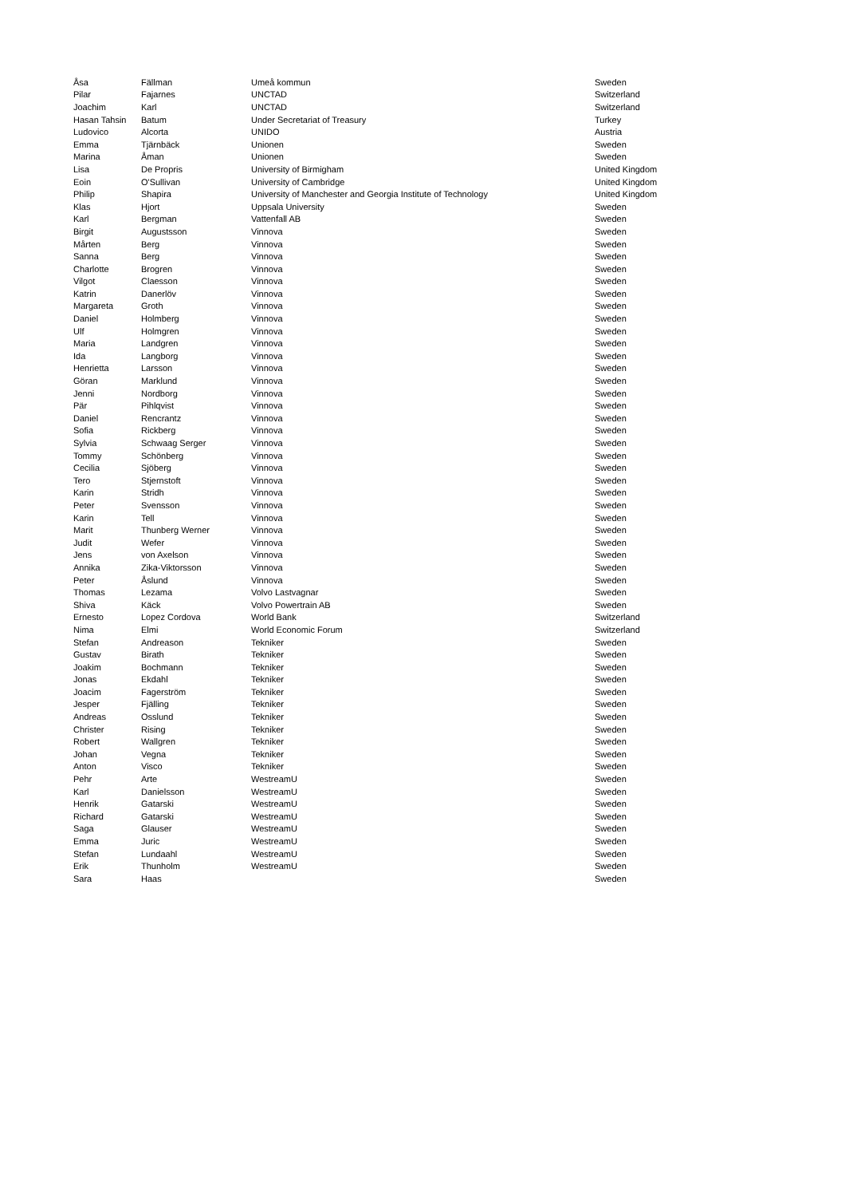| Åsa | Fällman | Umeå kommun | Sweden |
| Pilar | Fajarnes | UNCTAD | Switzerland |
| Joachim | Karl | UNCTAD | Switzerland |
| Hasan Tahsin | Batum | Under Secretariat of Treasury | Turkey |
| Ludovico | Alcorta | UNIDO | Austria |
| Emma | Tjärnbäck | Unionen | Sweden |
| Marina | Åman | Unionen | Sweden |
| Lisa | De Propris | University of Birmigham | United Kingdom |
| Eoin | O'Sullivan | University of Cambridge | United Kingdom |
| Philip | Shapira | University of Manchester and Georgia Institute of Technology | United Kingdom |
| Klas | Hjort | Uppsala University | Sweden |
| Karl | Bergman | Vattenfall AB | Sweden |
| Birgit | Augustsson | Vinnova | Sweden |
| Mårten | Berg | Vinnova | Sweden |
| Sanna | Berg | Vinnova | Sweden |
| Charlotte | Brogren | Vinnova | Sweden |
| Vilgot | Claesson | Vinnova | Sweden |
| Katrin | Danerlöv | Vinnova | Sweden |
| Margareta | Groth | Vinnova | Sweden |
| Daniel | Holmberg | Vinnova | Sweden |
| Ulf | Holmgren | Vinnova | Sweden |
| Maria | Landgren | Vinnova | Sweden |
| Ida | Langborg | Vinnova | Sweden |
| Henrietta | Larsson | Vinnova | Sweden |
| Göran | Marklund | Vinnova | Sweden |
| Jenni | Nordborg | Vinnova | Sweden |
| Pär | Pihlqvist | Vinnova | Sweden |
| Daniel | Rencrantz | Vinnova | Sweden |
| Sofia | Rickberg | Vinnova | Sweden |
| Sylvia | Schwaag Serger | Vinnova | Sweden |
| Tommy | Schönberg | Vinnova | Sweden |
| Cecilia | Sjöberg | Vinnova | Sweden |
| Tero | Stjernstoft | Vinnova | Sweden |
| Karin | Stridh | Vinnova | Sweden |
| Peter | Svensson | Vinnova | Sweden |
| Karin | Tell | Vinnova | Sweden |
| Marit | Thunberg Werner | Vinnova | Sweden |
| Judit | Wefer | Vinnova | Sweden |
| Jens | von Axelson | Vinnova | Sweden |
| Annika | Zika-Viktorsson | Vinnova | Sweden |
| Peter | Åslund | Vinnova | Sweden |
| Thomas | Lezama | Volvo Lastvagnar | Sweden |
| Shiva | Käck | Volvo Powertrain AB | Sweden |
| Ernesto | Lopez Cordova | World Bank | Switzerland |
| Nima | Elmi | World Economic Forum | Switzerland |
| Stefan | Andreason | Tekniker | Sweden |
| Gustav | Birath | Tekniker | Sweden |
| Joakim | Bochmann | Tekniker | Sweden |
| Jonas | Ekdahl | Tekniker | Sweden |
| Joacim | Fagerström | Tekniker | Sweden |
| Jesper | Fjälling | Tekniker | Sweden |
| Andreas | Osslund | Tekniker | Sweden |
| Christer | Rising | Tekniker | Sweden |
| Robert | Wallgren | Tekniker | Sweden |
| Johan | Vegna | Tekniker | Sweden |
| Anton | Visco | Tekniker | Sweden |
| Pehr | Arte | WestreamU | Sweden |
| Karl | Danielsson | WestreamU | Sweden |
| Henrik | Gatarski | WestreamU | Sweden |
| Richard | Gatarski | WestreamU | Sweden |
| Saga | Glauser | WestreamU | Sweden |
| Emma | Juric | WestreamU | Sweden |
| Stefan | Lundaahl | WestreamU | Sweden |
| Erik | Thunholm | WestreamU | Sweden |
| Sara | Haas | | Sweden |